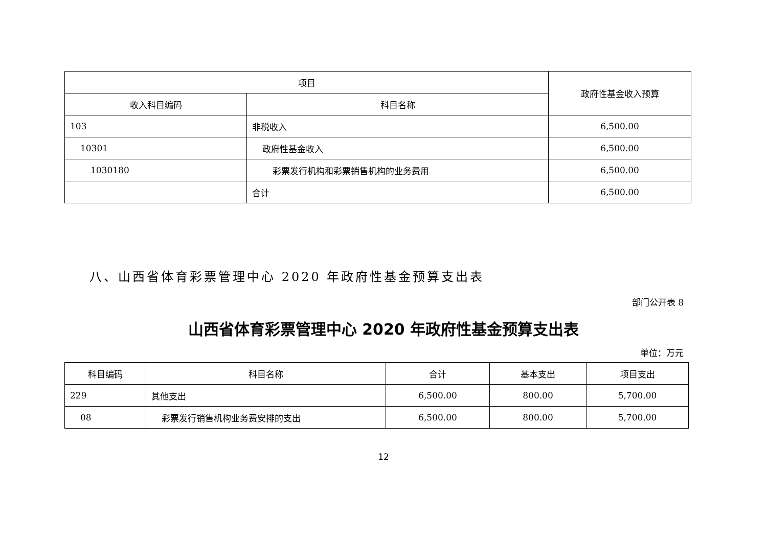| 项目 | | 政府性基金收入预算 |
| --- | --- | --- |
| 收入科目编码 | 科目名称 | |
| 103 | 非税收入 | 6,500.00 |
| 10301 | 政府性基金收入 | 6,500.00 |
| 1030180 | 彩票发行机构和彩票销售机构的业务费用 | 6,500.00 |
| | 合计 | 6,500.00 |
八、山西省体育彩票管理中心 2020 年政府性基金预算支出表
部门公开表 8
山西省体育彩票管理中心 2020 年政府性基金预算支出表
单位：万元
| 科目编码 | 科目名称 | 合计 | 基本支出 | 项目支出 |
| --- | --- | --- | --- | --- |
| 229 | 其他支出 | 6,500.00 | 800.00 | 5,700.00 |
| 08 | 彩票发行销售机构业务费安排的支出 | 6,500.00 | 800.00 | 5,700.00 |
12